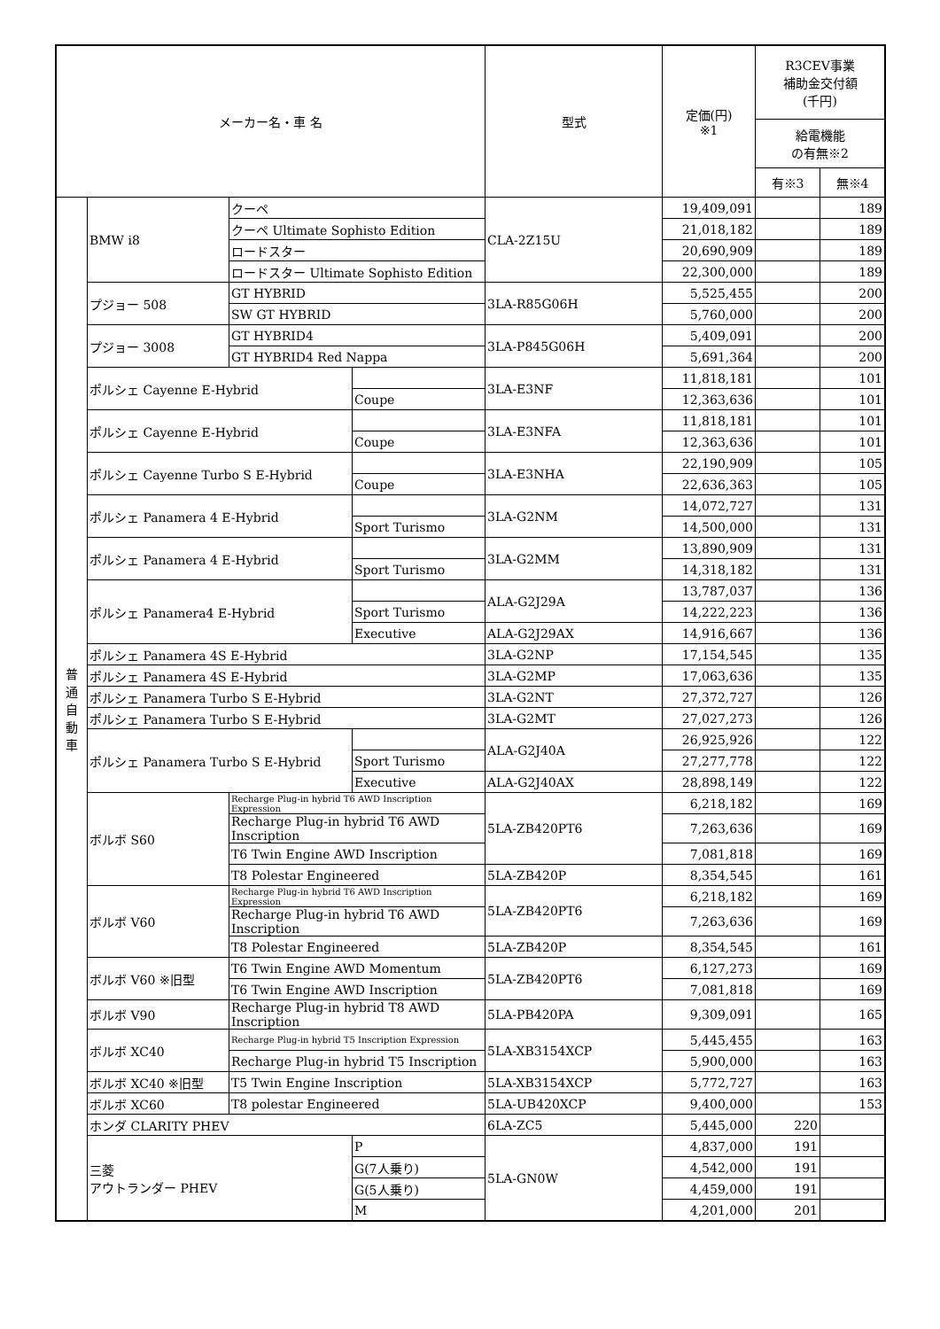| メーカー名・車 名 | | | | 型式 | 定価(円) ※1 | R3CEV事業 補助金交付額 (千円) | |
| --- | --- | --- | --- | --- | --- | --- | --- |
| | | | | | | 給電機能 の有無※2 | |
| | | | | | | 有※3 | 無※4 |
| 普 通 自 動 車 | BMW i8 | クーペ | | CLA-2Z15U | 19,409,091 | | 189 |
| | | クーペ Ultimate Sophisto Edition | | | 21,018,182 | | 189 |
| | | ロードスター | | | 20,690,909 | | 189 |
| | | ロードスター Ultimate Sophisto Edition | | | 22,300,000 | | 189 |
| | プジョー 508 | GT HYBRID | | 3LA-R85G06H | 5,525,455 | | 200 |
| | | SW GT HYBRID | | | 5,760,000 | | 200 |
| | プジョー 3008 | GT HYBRID4 | | 3LA-P845G06H | 5,409,091 | | 200 |
| | | GT HYBRID4 Red Nappa | | | 5,691,364 | | 200 |
| | ポルシェ Cayenne E-Hybrid | | | 3LA-E3NF | 11,818,181 | | 101 |
| | | | Coupe | | 12,363,636 | | 101 |
| | ポルシェ Cayenne E-Hybrid | | | 3LA-E3NFA | 11,818,181 | | 101 |
| | | | Coupe | | 12,363,636 | | 101 |
| | ポルシェ Cayenne Turbo S E-Hybrid | | | 3LA-E3NHA | 22,190,909 | | 105 |
| | | | Coupe | | 22,636,363 | | 105 |
| | ポルシェ Panamera 4 E-Hybrid | | | 3LA-G2NM | 14,072,727 | | 131 |
| | | | Sport Turismo | | 14,500,000 | | 131 |
| | ポルシェ Panamera 4 E-Hybrid | | | 3LA-G2MM | 13,890,909 | | 131 |
| | | | Sport Turismo | | 14,318,182 | | 131 |
| | ポルシェ Panamera4 E-Hybrid | | | ALA-G2J29A | 13,787,037 | | 136 |
| | | | Sport Turismo | | 14,222,223 | | 136 |
| | | | Executive | ALA-G2J29AX | 14,916,667 | | 136 |
| | ポルシェ Panamera 4S E-Hybrid | | | 3LA-G2NP | 17,154,545 | | 135 |
| | ポルシェ Panamera 4S E-Hybrid | | | 3LA-G2MP | 17,063,636 | | 135 |
| | ポルシェ Panamera Turbo S E-Hybrid | | | 3LA-G2NT | 27,372,727 | | 126 |
| | ポルシェ Panamera Turbo S E-Hybrid | | | 3LA-G2MT | 27,027,273 | | 126 |
| | ポルシェ Panamera Turbo S E-Hybrid | | | ALA-G2J40A | 26,925,926 | | 122 |
| | | | Sport Turismo | | 27,277,778 | | 122 |
| | | | Executive | ALA-G2J40AX | 28,898,149 | | 122 |
| | ボルボ S60 | Recharge Plug-in hybrid T6 AWD Inscription Expression | | 5LA-ZB420PT6 | 6,218,182 | | 169 |
| | | Recharge Plug-in hybrid T6 AWD Inscription | | | 7,263,636 | | 169 |
| | | T6 Twin Engine AWD Inscription | | | 7,081,818 | | 169 |
| | | T8 Polestar Engineered | | 5LA-ZB420P | 8,354,545 | | 161 |
| | ボルボ V60 | Recharge Plug-in hybrid T6 AWD Inscription Expression | | 5LA-ZB420PT6 | 6,218,182 | | 169 |
| | | Recharge Plug-in hybrid T6 AWD Inscription | | | 7,263,636 | | 169 |
| | | T8 Polestar Engineered | | 5LA-ZB420P | 8,354,545 | | 161 |
| | ボルボ V60 ※旧型 | T6 Twin Engine AWD Momentum | | 5LA-ZB420PT6 | 6,127,273 | | 169 |
| | | T6 Twin Engine AWD Inscription | | | 7,081,818 | | 169 |
| | ボルボ V90 | Recharge Plug-in hybrid T8 AWD Inscription | | 5LA-PB420PA | 9,309,091 | | 165 |
| | ボルボ XC40 | Recharge Plug-in hybrid T5 Inscription Expression | | 5LA-XB3154XCP | 5,445,455 | | 163 |
| | | Recharge Plug-in hybrid T5 Inscription | | | 5,900,000 | | 163 |
| | ボルボ XC40 ※旧型 | T5 Twin Engine Inscription | | 5LA-XB3154XCP | 5,772,727 | | 163 |
| | ボルボ XC60 | T8 polestar Engineered | | 5LA-UB420XCP | 9,400,000 | | 153 |
| | ホンダ CLARITY PHEV | | | 6LA-ZC5 | 5,445,000 | 220 | |
| | 三菱 アウトランダー PHEV | | P | 5LA-GN0W | 4,837,000 | 191 | |
| | | | G(7人乗り) | | 4,542,000 | 191 | |
| | | | G(5人乗り) | | 4,459,000 | 191 | |
| | | | M | | 4,201,000 | 201 | |